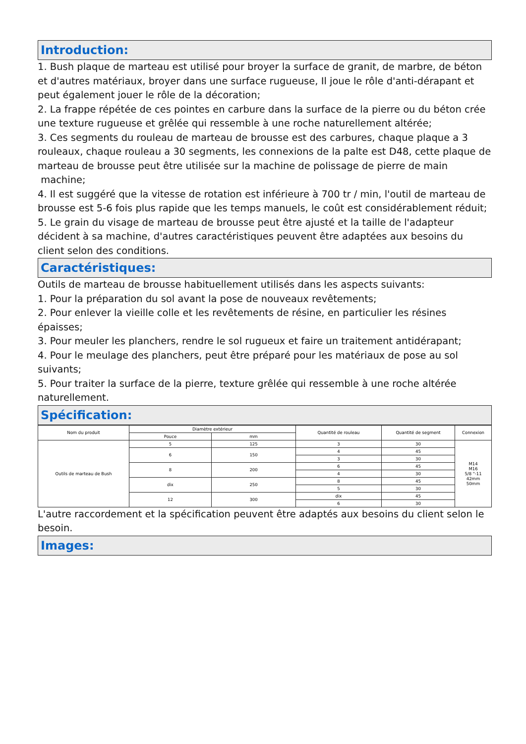Introduction:
1. Bush plaque de marteau est utilisé pour broyer la surface de granit, de marbre, de béton et d'autres matériaux, broyer dans une surface rugueuse, Il joue le rôle d'anti-dérapant et peut également jouer le rôle de la décoration;
2. La frappe répétée de ces pointes en carbure dans la surface de la pierre ou du béton crée une texture rugueuse et grêlée qui ressemble à une roche naturellement altérée;
3. Ces segments du rouleau de marteau de brousse est des carbures, chaque plaque a 3 rouleaux, chaque rouleau a 30 segments, les connexions de la palte est D48, cette plaque de marteau de brousse peut être utilisée sur la machine de polissage de pierre de main
machine;
4. Il est suggéré que la vitesse de rotation est inférieure à 700 tr / min, l'outil de marteau de brousse est 5-6 fois plus rapide que les temps manuels, le coût est considérablement réduit;
5. Le grain du visage de marteau de brousse peut être ajusté et la taille de l'adapteur décident à sa machine, d'autres caractéristiques peuvent être adaptées aux besoins du client selon des conditions.
Caractéristiques:
Outils de marteau de brousse habituellement utilisés dans les aspects suivants:
1. Pour la préparation du sol avant la pose de nouveaux revêtements;
2. Pour enlever la vieille colle et les revêtements de résine, en particulier les résines épaisses;
3. Pour meuler les planchers, rendre le sol rugueux et faire un traitement antidérapant;
4. Pour le meulage des planchers, peut être préparé pour les matériaux de pose au sol suivants;
5. Pour traiter la surface de la pierre, texture grêlée qui ressemble à une roche altérée naturellement.
Spécification:
| Nom du produit | Diamètre extérieur | | Quantité de rouleau | Quantité de segment | Connexion |
| --- | --- | --- | --- | --- | --- |
| | Pouce | mm | | | |
| Outils de marteau de Bush | 5 | 125 | 3 | 30 | M14 M16 5/8 "-11 42mm 50mm |
| | 6 | 150 | 4 | 45 | |
| | | | 3 | 30 | |
| | 8 | 200 | 6 | 45 | |
| | | | 4 | 30 | |
| | dix | 250 | 8 | 45 | |
| | | | 5 | 30 | |
| | 12 | 300 | dix | 45 | |
| | | | 6 | 30 | |
L'autre raccordement et la spécification peuvent être adaptés aux besoins du client selon le besoin.
Images: